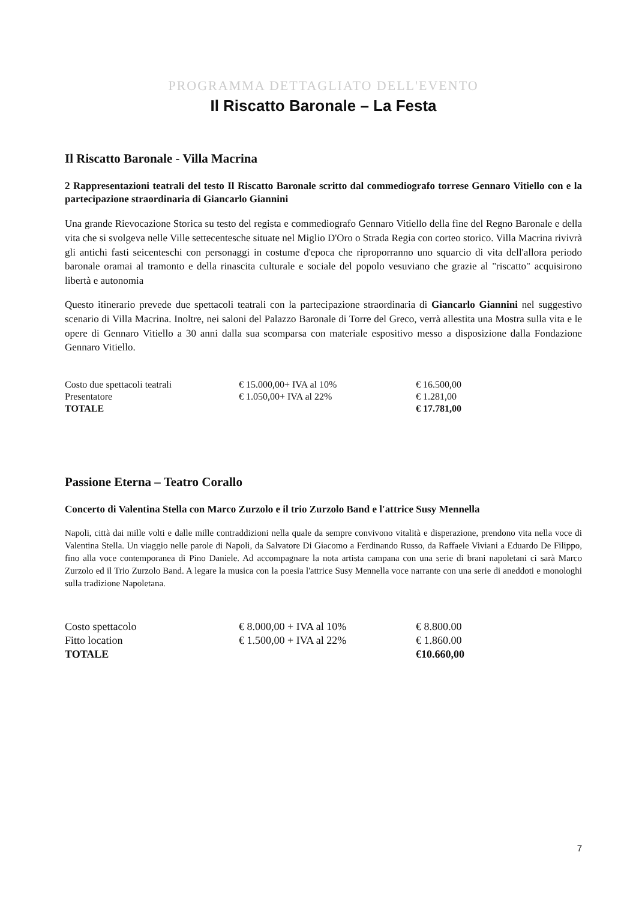PROGRAMMA DETTAGLIATO DELL'EVENTO
Il Riscatto Baronale – La Festa
Il Riscatto Baronale - Villa Macrina
2 Rappresentazioni teatrali del testo Il Riscatto Baronale scritto dal commediografo torrese Gennaro Vitiello con e la partecipazione straordinaria di Giancarlo Giannini
Una grande Rievocazione Storica su testo del regista e commediografo Gennaro Vitiello della fine del Regno Baronale e della vita che si svolgeva nelle Ville settecentesche situate nel Miglio D'Oro o Strada Regia con corteo storico. Villa Macrina rivivrà gli antichi fasti seicenteschi con personaggi in costume d'epoca che riproporranno uno squarcio di vita dell'allora periodo baronale oramai al tramonto e della rinascita culturale e sociale del popolo vesuviano che grazie al "riscatto" acquisirono libertà e autonomia
Questo itinerario prevede due spettacoli teatrali con la partecipazione straordinaria di Giancarlo Giannini nel suggestivo scenario di Villa Macrina. Inoltre, nei saloni del Palazzo Baronale di Torre del Greco, verrà allestita una Mostra sulla vita e le opere di Gennaro Vitiello a 30 anni dalla sua scomparsa con materiale espositivo messo a disposizione dalla Fondazione Gennaro Vitiello.
| Costo due spettacoli teatrali | € 15.000,00+ IVA al 10% | € 16.500,00 |
| Presentatore | € 1.050,00+ IVA al 22% | € 1.281,00 |
| TOTALE | | € 17.781,00 |
Passione Eterna – Teatro Corallo
Concerto di Valentina Stella con Marco Zurzolo e il trio Zurzolo Band e l'attrice Susy Mennella
Napoli, città dai mille volti e dalle mille contraddizioni nella quale da sempre convivono vitalità e disperazione, prendono vita nella voce di Valentina Stella. Un viaggio nelle parole di Napoli, da Salvatore Di Giacomo a Ferdinando Russo, da Raffaele Viviani a Eduardo De Filippo, fino alla voce contemporanea di Pino Daniele. Ad accompagnare la nota artista campana con una serie di brani napoletani ci sarà Marco Zurzolo ed il Trio Zurzolo Band. A legare la musica con la poesia l'attrice Susy Mennella voce narrante con una serie di aneddoti e monologhi sulla tradizione Napoletana.
| Costo spettacolo | € 8.000,00 + IVA al 10% | € 8.800.00 |
| Fitto location | € 1.500,00 + IVA al 22% | € 1.860.00 |
| TOTALE | | €10.660,00 |
7